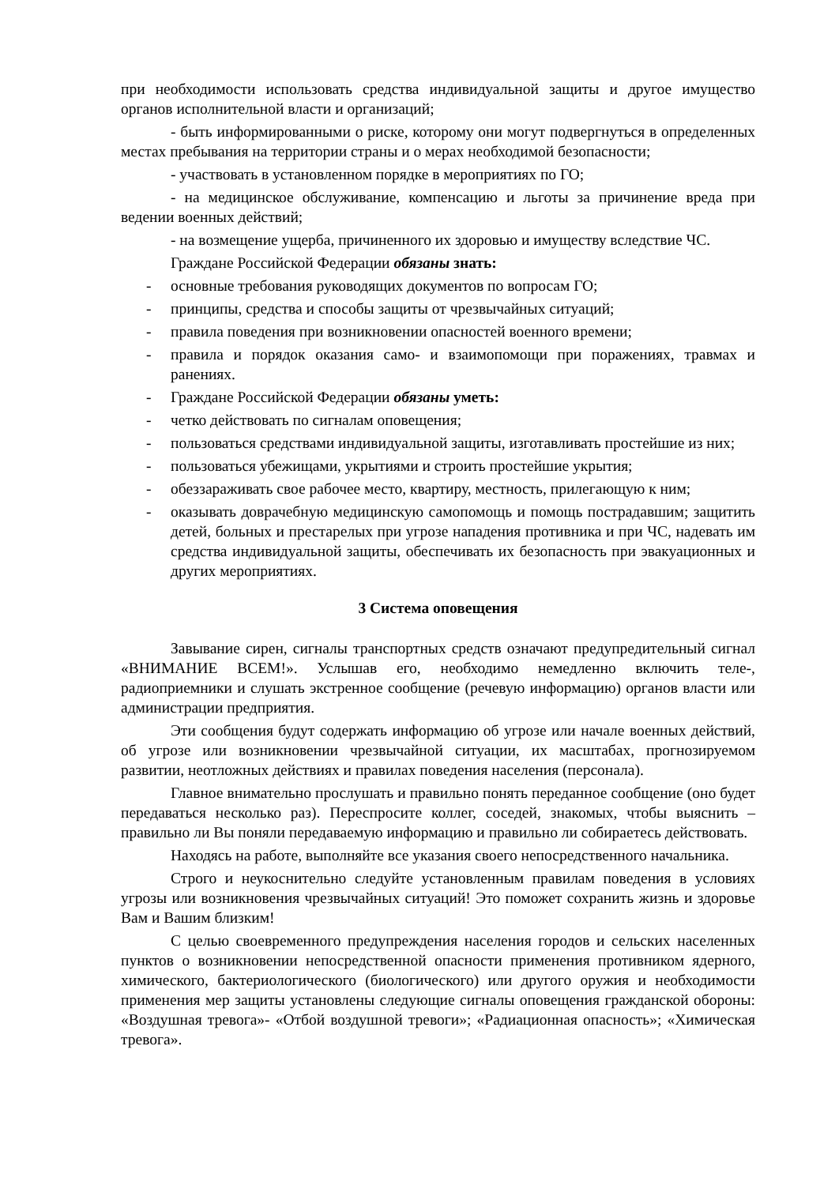при необходимости использовать средства индивидуальной защиты и другое имущество органов исполнительной власти и организаций;
- быть информированными о риске, которому они могут подвергнуться в определенных местах пребывания на территории страны и о мерах необходимой безопасности;
- участвовать в установленном порядке в мероприятиях по ГО;
- на медицинское обслуживание, компенсацию и льготы за причинение вреда при ведении военных действий;
- на возмещение ущерба, причиненного их здоровью и имуществу вследствие ЧС.
Граждане Российской Федерации обязаны знать:
- основные требования руководящих документов по вопросам ГО;
- принципы, средства и способы защиты от чрезвычайных ситуаций;
- правила поведения при возникновении опасностей военного времени;
- правила и порядок оказания само- и взаимопомощи при поражениях, травмах и ранениях.
- Граждане Российской Федерации обязаны уметь:
- четко действовать по сигналам оповещения;
- пользоваться средствами индивидуальной защиты, изготавливать простейшие из них;
- пользоваться убежищами, укрытиями и строить простейшие укрытия;
- обеззараживать свое рабочее место, квартиру, местность, прилегающую к ним;
- оказывать доврачебную медицинскую самопомощь и помощь пострадавшим; защитить детей, больных и престарелых при угрозе нападения противника и при ЧС, надевать им средства индивидуальной защиты, обеспечивать их безопасность при эвакуационных и других мероприятиях.
3 Система оповещения
Завывание сирен, сигналы транспортных средств означают предупредительный сигнал «ВНИМАНИЕ ВСЕМ!». Услышав его, необходимо немедленно включить теле-, радиоприемники и слушать экстренное сообщение (речевую информацию) органов власти или администрации предприятия.
Эти сообщения будут содержать информацию об угрозе или начале военных действий, об угрозе или возникновении чрезвычайной ситуации, их масштабах, прогнозируемом развитии, неотложных действиях и правилах поведения населения (персонала).
Главное внимательно прослушать и правильно понять переданное сообщение (оно будет передаваться несколько раз). Переспросите коллег, соседей, знакомых, чтобы выяснить – правильно ли Вы поняли передаваемую информацию и правильно ли собираетесь действовать.
Находясь на работе, выполняйте все указания своего непосредственного начальника.
Строго и неукоснительно следуйте установленным правилам поведения в условиях угрозы или возникновения чрезвычайных ситуаций! Это поможет сохранить жизнь и здоровье Вам и Вашим близким!
С целью своевременного предупреждения населения городов и сельских населенных пунктов о возникновении непосредственной опасности применения противником ядерного, химического, бактериологического (биологического) или другого оружия и необходимости применения мер защиты установлены следующие сигналы оповещения гражданской обороны: «Воздушная тревога»- «Отбой воздушной тревоги»; «Радиационная опасность»; «Химическая тревога».